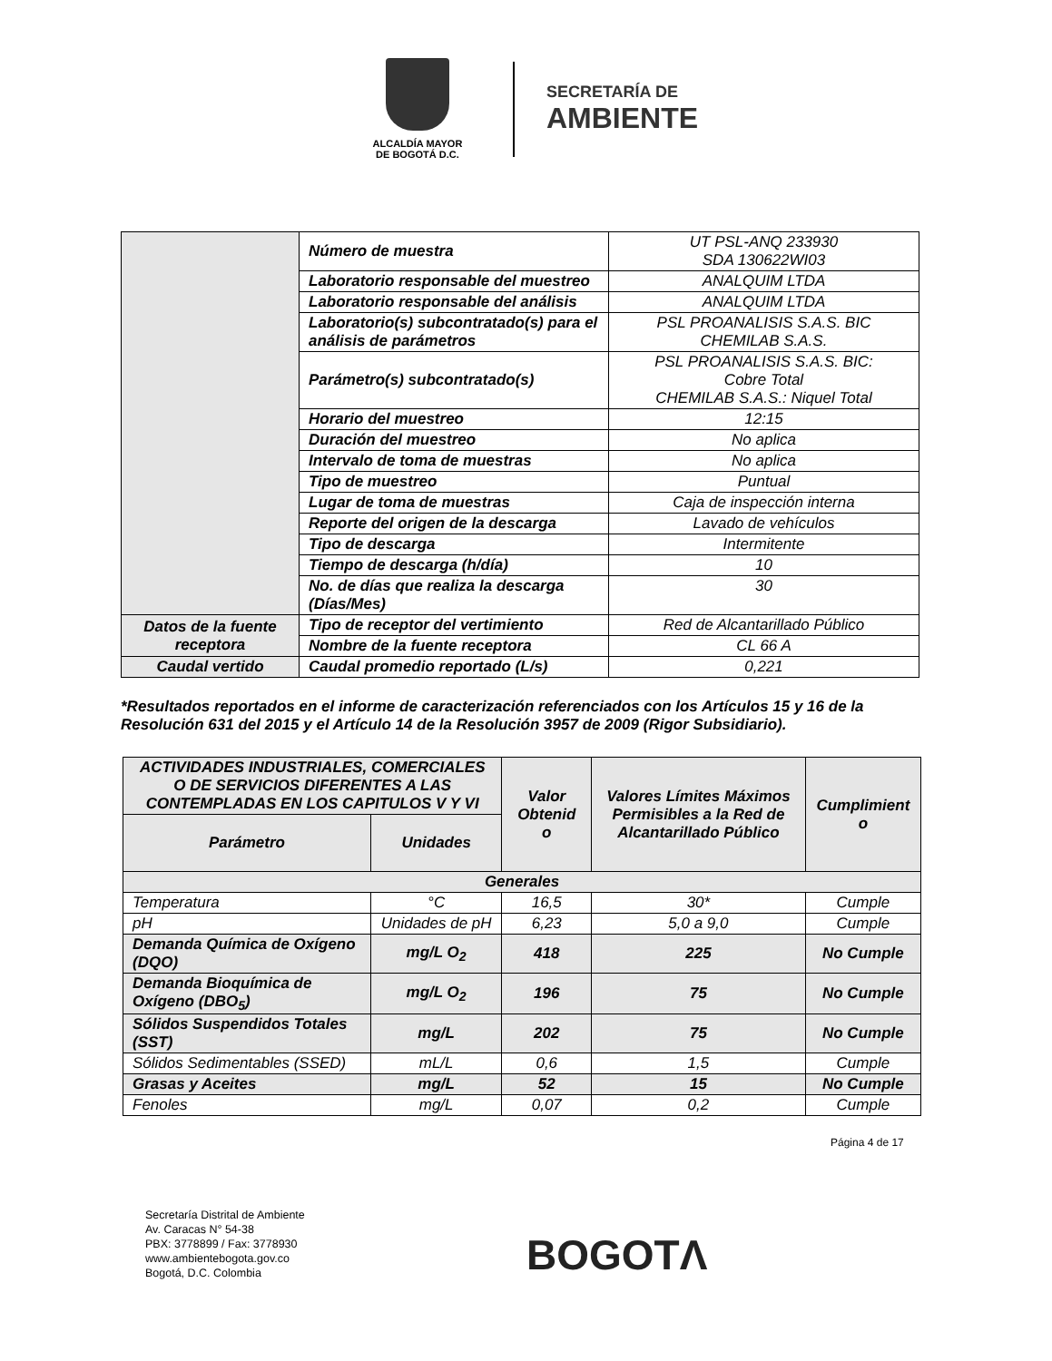ALCALDÍA MAYOR
DE BOGOTÁ D.C.
SECRETARÍA DE
AMBIENTE
| | Número de muestra | UT PSL-ANQ 233930 SDA 130622WI03 |
| | Laboratorio responsable del muestreo | ANALQUIM LTDA |
| | Laboratorio responsable del análisis | ANALQUIM LTDA |
| | Laboratorio(s) subcontratado(s) para el análisis de parámetros | PSL PROANALISIS S.A.S. BIC CHEMILAB S.A.S. |
| | Parámetro(s) subcontratado(s) | PSL PROANALISIS S.A.S. BIC: Cobre Total CHEMILAB S.A.S.: Niquel Total |
| | Horario del muestreo | 12:15 |
| | Duración del muestreo | No aplica |
| | Intervalo de toma de muestras | No aplica |
| | Tipo de muestreo | Puntual |
| | Lugar de toma de muestras | Caja de inspección interna |
| | Reporte del origen de la descarga | Lavado de vehículos |
| | Tipo de descarga | Intermitente |
| | Tiempo de descarga (h/día) | 10 |
| | No. de días que realiza la descarga (Días/Mes) | 30 |
| Datos de la fuente receptora | Tipo de receptor del vertimiento | Red de Alcantarillado Público |
| | Nombre de la fuente receptora | CL 66 A |
| Caudal vertido | Caudal promedio reportado (L/s) | 0,221 |
*Resultados reportados en el informe de caracterización referenciados con los Artículos 15 y 16 de la Resolución 631 del 2015 y el Artículo 14 de la Resolución 3957 de 2009 (Rigor Subsidiario).
| ACTIVIDADES INDUSTRIALES, COMERCIALES O DE SERVICIOS DIFERENTES A LAS CONTEMPLADAS EN LOS CAPITULOS V Y VI | | Valor Obtenid o | Valores Límites Máximos Permisibles a la Red de Alcantarillado Público | Cumplimient o |
| --- | --- | --- | --- | --- |
| Parámetro | Unidades | | | |
| Generales | | | | |
| Temperatura | °C | 16,5 | 30* | Cumple |
| pH | Unidades de pH | 6,23 | 5,0 a 9,0 | Cumple |
| Demanda Química de Oxígeno (DQO) | mg/L O<sub>2</sub> | 418 | 225 | No Cumple |
| Demanda Bioquímica de Oxígeno (DBO<sub>5</sub>) | mg/L O<sub>2</sub> | 196 | 75 | No Cumple |
| Sólidos Suspendidos Totales (SST) | mg/L | 202 | 75 | No Cumple |
| Sólidos Sedimentables (SSED) | mL/L | 0,6 | 1,5 | Cumple |
| Grasas y Aceites | mg/L | 52 | 15 | No Cumple |
| Fenoles | mg/L | 0,07 | 0,2 | Cumple |
Página 4 de 17
Secretaría Distrital de Ambiente
Av. Caracas N° 54-38
PBX: 3778899 / Fax: 3778930
www.ambientebogota.gov.co
Bogotá, D.C. Colombia
BOGOTΛ